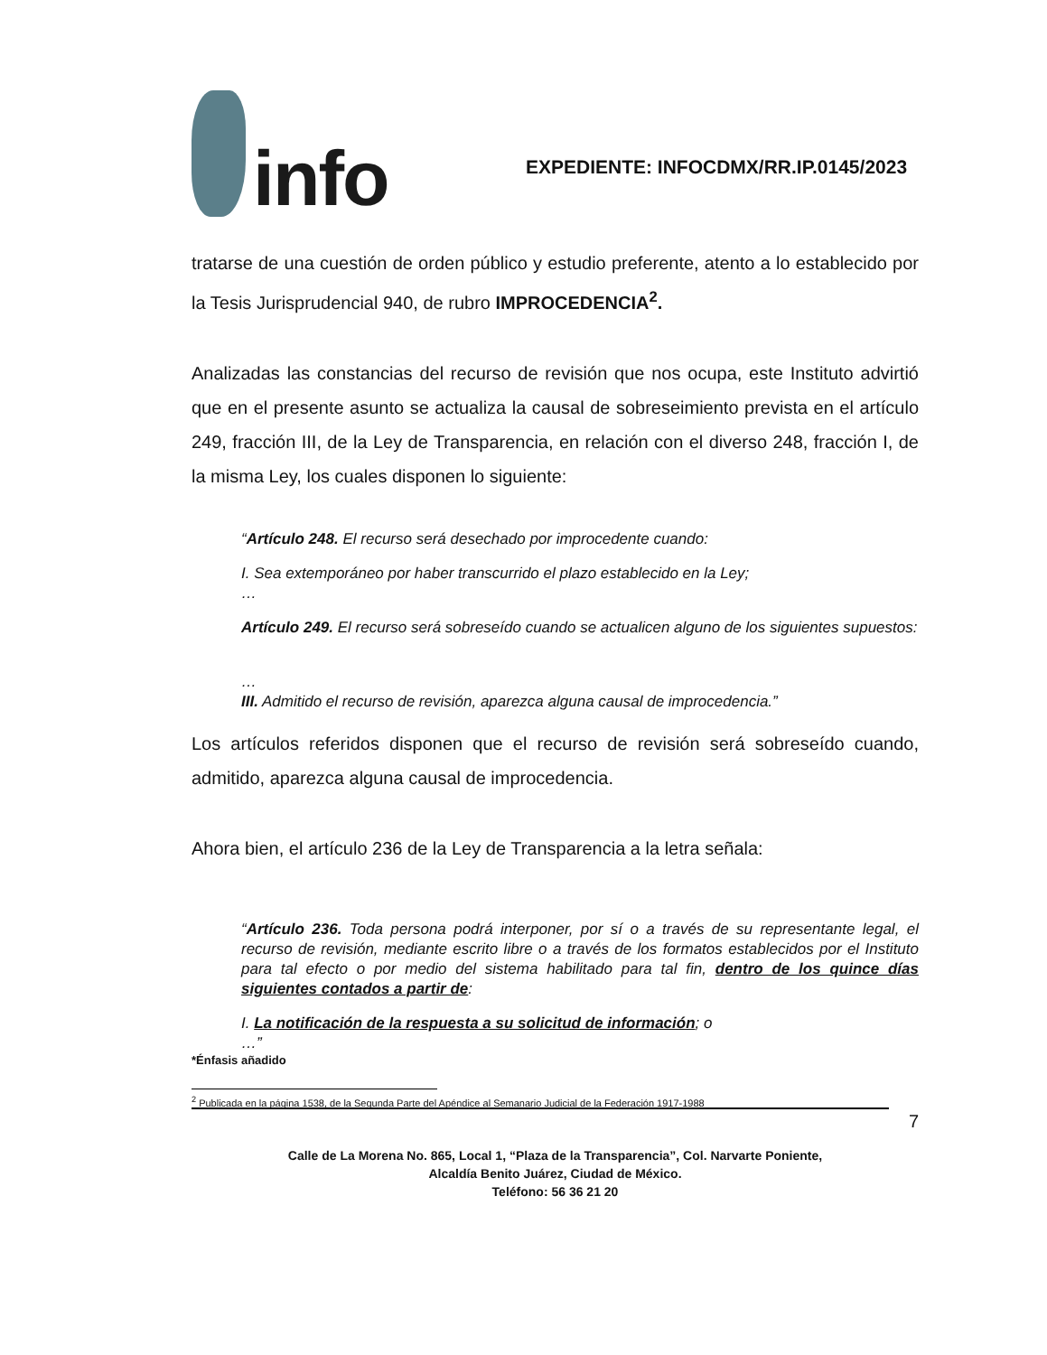info
EXPEDIENTE: INFOCDMX/RR.IP.0145/2023
tratarse de una cuestión de orden público y estudio preferente, atento a lo establecido por la Tesis Jurisprudencial 940, de rubro IMPROCEDENCIA<sup>2</sup>.
Analizadas las constancias del recurso de revisión que nos ocupa, este Instituto advirtió que en el presente asunto se actualiza la causal de sobreseimiento prevista en el artículo 249, fracción III, de la Ley de Transparencia, en relación con el diverso 248, fracción I, de la misma Ley, los cuales disponen lo siguiente:
“Artículo 248. El recurso será desechado por improcedente cuando:
I. Sea extemporáneo por haber transcurrido el plazo establecido en la Ley;
…
Artículo 249. El recurso será sobreseído cuando se actualicen alguno de los siguientes supuestos:
…
III. Admitido el recurso de revisión, aparezca alguna causal de improcedencia.”
Los artículos referidos disponen que el recurso de revisión será sobreseído cuando, admitido, aparezca alguna causal de improcedencia.
Ahora bien, el artículo 236 de la Ley de Transparencia a la letra señala:
“Artículo 236. Toda persona podrá interponer, por sí o a través de su representante legal, el recurso de revisión, mediante escrito libre o a través de los formatos establecidos por el Instituto para tal efecto o por medio del sistema habilitado para tal fin, dentro de los quince días siguientes contados a partir de:
I. La notificación de la respuesta a su solicitud de información; o
…”
*Énfasis añadido
<sup>2</sup> Publicada en la página 1538, de la Segunda Parte del Apéndice al Semanario Judicial de la Federación 1917-1988
7
Calle de La Morena No. 865, Local 1, “Plaza de la Transparencia”, Col. Narvarte Poniente,
Alcaldía Benito Juárez, Ciudad de México.
Teléfono: 56 36 21 20